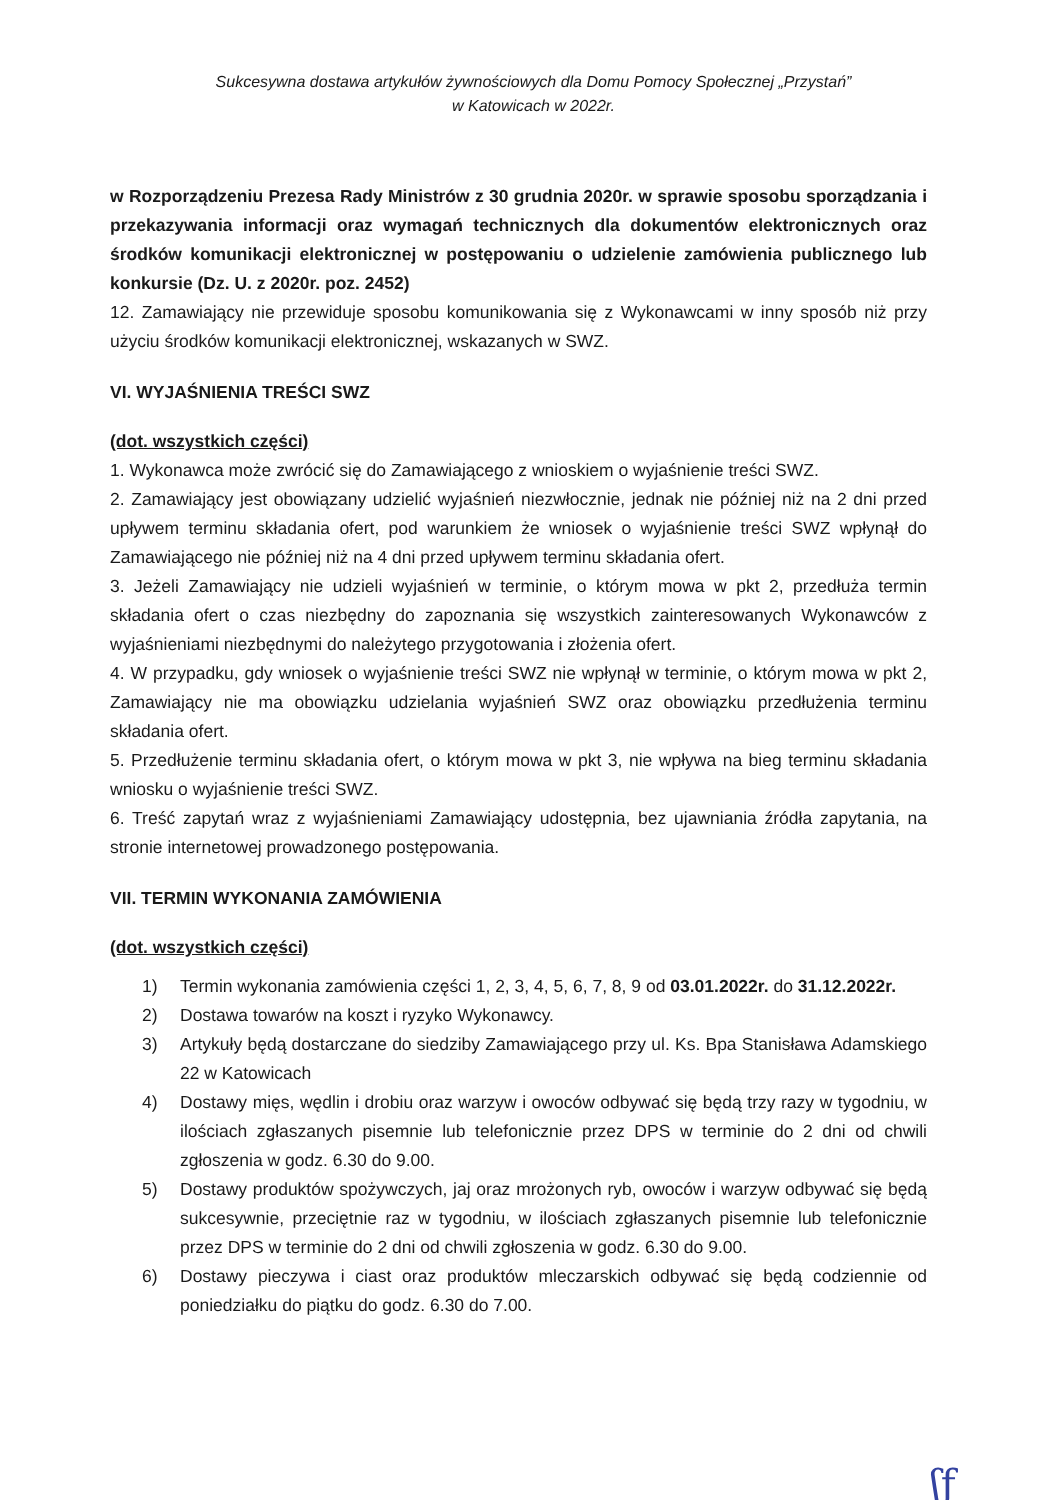Sukcesywna dostawa artykułów żywnościowych dla Domu Pomocy Społecznej „Przystań”
w Katowicach w 2022r.
w Rozporządzeniu Prezesa Rady Ministrów z 30 grudnia 2020r. w sprawie sposobu sporządzania i przekazywania informacji oraz wymagań technicznych dla dokumentów elektronicznych oraz środków komunikacji elektronicznej w postępowaniu o udzielenie zamówienia publicznego lub konkursie (Dz. U. z 2020r. poz. 2452)
12. Zamawiający nie przewiduje sposobu komunikowania się z Wykonawcami w inny sposób niż przy użyciu środków komunikacji elektronicznej, wskazanych w SWZ.
VI. WYJAŚNIENIA TREŚCI SWZ
(dot. wszystkich części)
1. Wykonawca może zwrócić się do Zamawiającego z wnioskiem o wyjaśnienie treści SWZ.
2. Zamawiający jest obowiązany udzielić wyjaśnień niezwłocznie, jednak nie później niż na 2 dni przed upływem terminu składania ofert, pod warunkiem że wniosek o wyjaśnienie treści SWZ wpłynął do Zamawiającego nie później niż na 4 dni przed upływem terminu składania ofert.
3. Jeżeli Zamawiający nie udzieli wyjaśnień w terminie, o którym mowa w pkt 2, przedłuża termin składania ofert o czas niezbędny do zapoznania się wszystkich zainteresowanych Wykonawców z wyjaśnieniami niezbędnymi do należytego przygotowania i złożenia ofert.
4. W przypadku, gdy wniosek o wyjaśnienie treści SWZ nie wpłynął w terminie, o którym mowa w pkt 2, Zamawiający nie ma obowiązku udzielania wyjaśnień SWZ oraz obowiązku przedłużenia terminu składania ofert.
5. Przedłużenie terminu składania ofert, o którym mowa w pkt 3, nie wpływa na bieg terminu składania wniosku o wyjaśnienie treści SWZ.
6. Treść zapytań wraz z wyjaśnieniami Zamawiający udostępnia, bez ujawniania źródła zapytania, na stronie internetowej prowadzonego postępowania.
VII. TERMIN WYKONANIA ZAMÓWIENIA
(dot. wszystkich części)
1) Termin wykonania zamówienia części 1, 2, 3, 4, 5, 6, 7, 8, 9 od 03.01.2022r. do 31.12.2022r.
2) Dostawa towarów na koszt i ryzyko Wykonawcy.
3) Artykuły będą dostarczane do siedziby Zamawiającego przy ul. Ks. Bpa Stanisława Adamskiego 22 w Katowicach
4) Dostawy mięs, wędlin i drobiu oraz warzyw i owoców odbywać się będą trzy razy w tygodniu, w ilościach zgłaszanych pisemnie lub telefonicznie przez DPS w terminie do 2 dni od chwili zgłoszenia w godz. 6.30 do 9.00.
5) Dostawy produktów spożywczych, jaj oraz mrożonych ryb, owoców i warzyw odbywać się będą sukcesywnie, przeciętnie raz w tygodniu, w ilościach zgłaszanych pisemnie lub telefonicznie przez DPS w terminie do 2 dni od chwili zgłoszenia w godz. 6.30 do 9.00.
6) Dostawy pieczywa i ciast oraz produktów mleczarskich odbywać się będą codziennie od poniedziałku do piątku do godz. 6.30 do 7.00.
ʃƒ